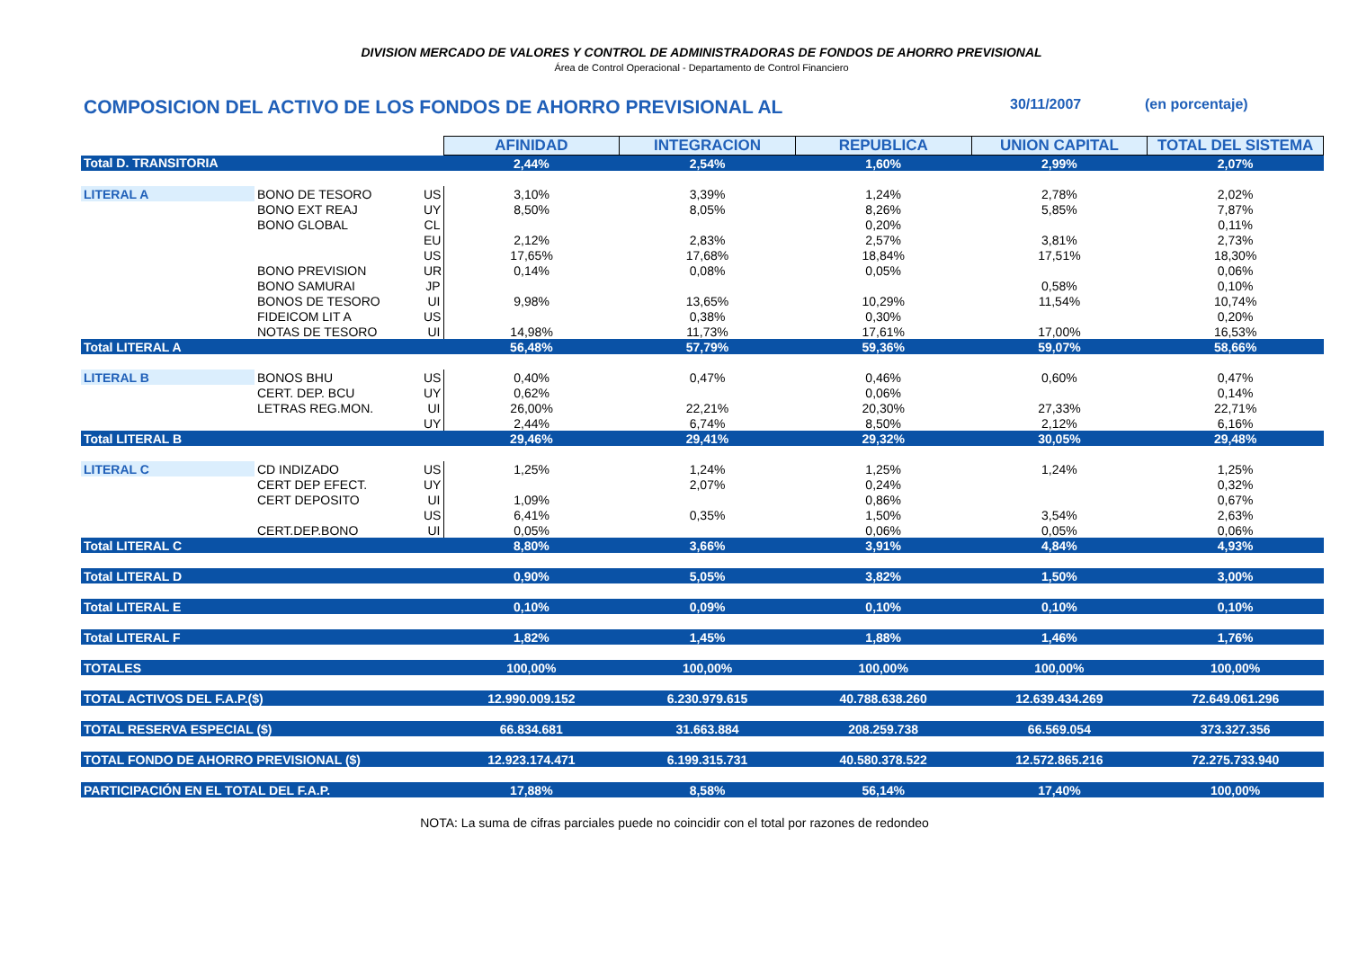DIVISION MERCADO DE VALORES Y CONTROL DE ADMINISTRADORAS DE FONDOS DE AHORRO PREVISIONAL
Área de Control Operacional - Departamento de Control Financiero
COMPOSICION DEL ACTIVO DE LOS FONDOS DE AHORRO PREVISIONAL AL 30/11/2007 (en porcentaje)
| | | | AFINIDAD | INTEGRACION | REPUBLICA | UNION CAPITAL | TOTAL DEL SISTEMA |
| Total D. TRANSITORIA | | | 2,44% | 2,54% | 1,60% | 2,99% | 2,07% |
| LITERAL A | BONO DE TESORO | US | 3,10% | 3,39% | 1,24% | 2,78% | 2,02% |
| | BONO EXT REAJ | UY | 8,50% | 8,05% | 8,26% | 5,85% | 7,87% |
| | BONO GLOBAL | CL | | | 0,20% | | 0,11% |
| | | EU | 2,12% | 2,83% | 2,57% | 3,81% | 2,73% |
| | | US | 17,65% | 17,68% | 18,84% | 17,51% | 18,30% |
| | BONO PREVISION | UR | 0,14% | 0,08% | 0,05% | | 0,06% |
| | BONO SAMURAI | JP | | | | 0,58% | 0,10% |
| | BONOS DE TESORO | UI | 9,98% | 13,65% | 10,29% | 11,54% | 10,74% |
| | FIDEICOM LIT A | US | | 0,38% | 0,30% | | 0,20% |
| | NOTAS DE TESORO | UI | 14,98% | 11,73% | 17,61% | 17,00% | 16,53% |
| Total LITERAL A | | | 56,48% | 57,79% | 59,36% | 59,07% | 58,66% |
| LITERAL B | BONOS BHU | US | 0,40% | 0,47% | 0,46% | 0,60% | 0,47% |
| | CERT. DEP. BCU | UY | 0,62% | | 0,06% | | 0,14% |
| | LETRAS REG.MON. | UI | 26,00% | 22,21% | 20,30% | 27,33% | 22,71% |
| | | UY | 2,44% | 6,74% | 8,50% | 2,12% | 6,16% |
| Total LITERAL B | | | 29,46% | 29,41% | 29,32% | 30,05% | 29,48% |
| LITERAL C | CD INDIZADO | US | 1,25% | 1,24% | 1,25% | 1,24% | 1,25% |
| | CERT DEP EFECT. | UY | | 2,07% | 0,24% | | 0,32% |
| | CERT DEPOSITO | UI | 1,09% | | 0,86% | | 0,67% |
| | | US | 6,41% | 0,35% | 1,50% | 3,54% | 2,63% |
| | CERT.DEP.BONO | UI | 0,05% | | 0,06% | 0,05% | 0,06% |
| Total LITERAL C | | | 8,80% | 3,66% | 3,91% | 4,84% | 4,93% |
| Total LITERAL D | | | 0,90% | 5,05% | 3,82% | 1,50% | 3,00% |
| Total LITERAL E | | | 0,10% | 0,09% | 0,10% | 0,10% | 0,10% |
| Total LITERAL F | | | 1,82% | 1,45% | 1,88% | 1,46% | 1,76% |
| TOTALES | | | 100,00% | 100,00% | 100,00% | 100,00% | 100,00% |
| TOTAL ACTIVOS DEL F.A.P.($) | | | 12.990.009.152 | 6.230.979.615 | 40.788.638.260 | 12.639.434.269 | 72.649.061.296 |
| TOTAL RESERVA ESPECIAL ($) | | | 66.834.681 | 31.663.884 | 208.259.738 | 66.569.054 | 373.327.356 |
| TOTAL FONDO DE AHORRO PREVISIONAL ($) | | | 12.923.174.471 | 6.199.315.731 | 40.580.378.522 | 12.572.865.216 | 72.275.733.940 |
| PARTICIPACIÓN EN EL TOTAL DEL F.A.P. | | | 17,88% | 8,58% | 56,14% | 17,40% | 100,00% |
NOTA: La suma de cifras parciales puede no coincidir con el total por razones de redondeo